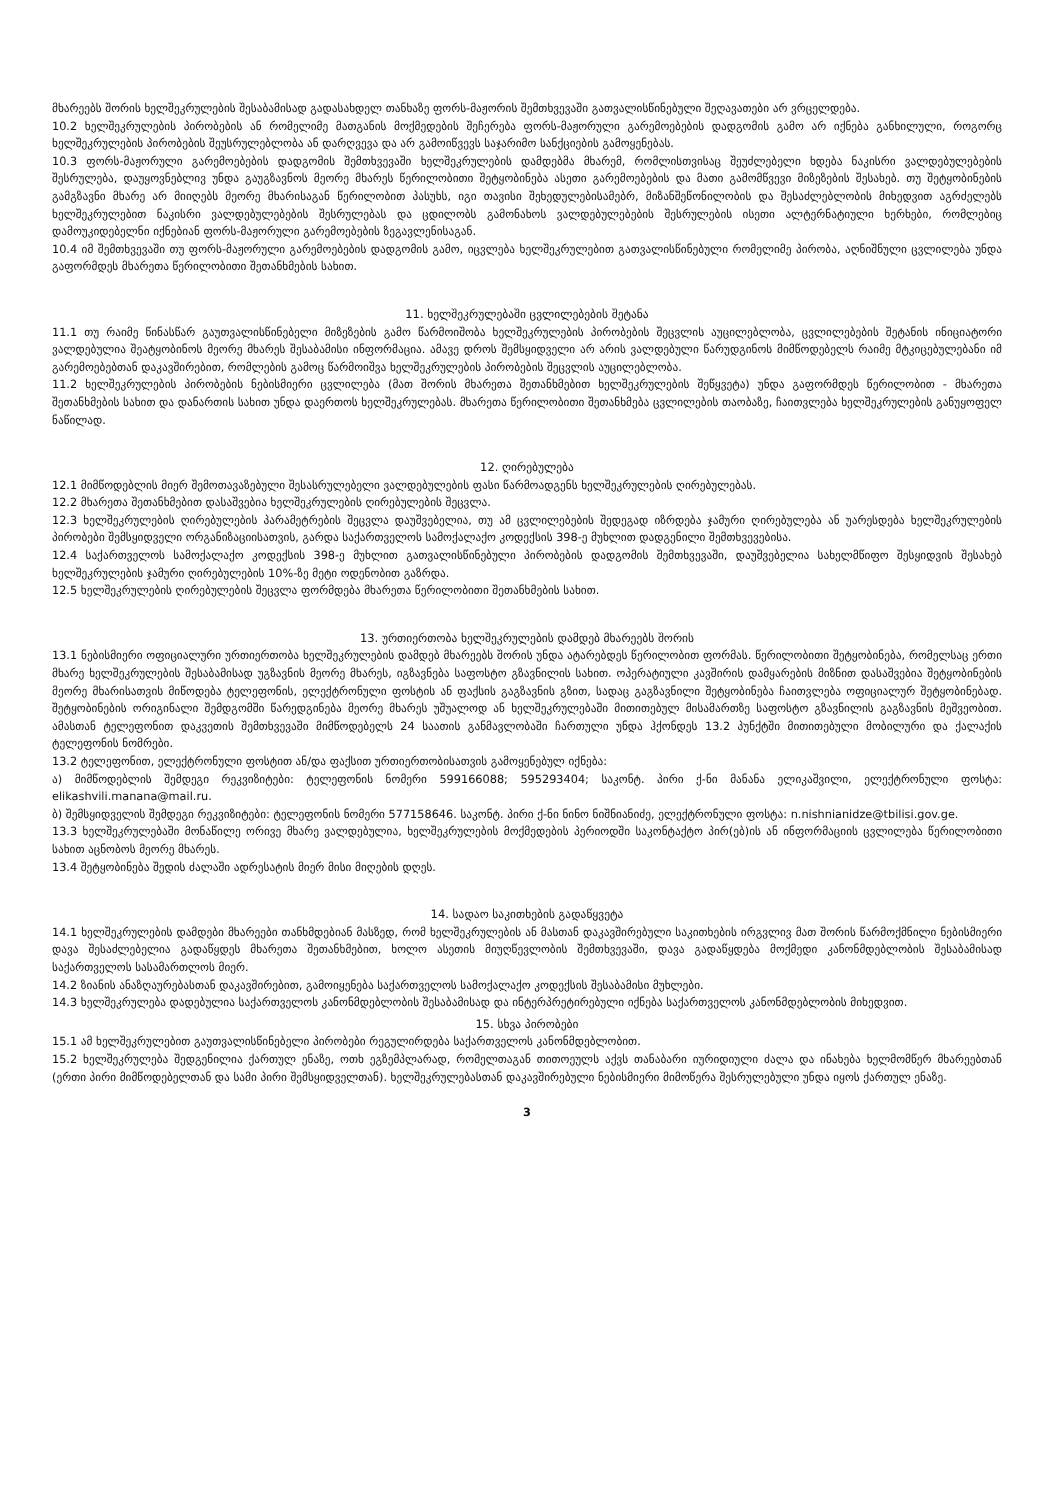მხარეებს შორის ხელშეკრულების შესაბამისად გადასახდელ თანხაზე ფორს-მაჟორის შემთხვევაში გათვალისწინებული შეღავათები არ ვრცელდება.
10.2 ხელშეკრულების პირობების ან რომელიმე მათგანის მოქმედების შეჩერება ფორს-მაჟორული გარემოებების დადგომის გამო არ იქნება განხილული, როგორც ხელშეკრულების პირობების შეუსრულებლობა ან დარღვევა და არ გამოიწვევს საჯარიმო სანქციების გამოყენებას.
10.3 ფორს-მაჟორული გარემოებების დადგომის შემთხვევაში ხელშეკრულების დამდებმა მხარემ, რომლისთვისაც შეუძლებელი ხდება ნაკისრი ვალდებულებების შესრულება, დაუყოვნებლივ უნდა გაუგზავნოს მეორე მხარეს წერილობითი შეტყობინება ასეთი გარემოებების და მათი გამომწვევი მიზეზების შესახებ. თუ შეტყობინების გამგზავნი მხარე არ მიიღებს მეორე მხარისაგან წერილობით პასუხს, იგი თავისი შეხედულებისამებრ, მიზანშეწონილობის და შესაძლებლობის მიხედვით აგრძელებს ხელშეკრულებით ნაკისრი ვალდებულებების შესრულებას და ცდილობს გამონახოს ვალდებულებების შესრულების ისეთი ალტერნატიული ხერხები, რომლებიც დამოუკიდებელნი იქნებიან ფორს-მაჟორული გარემოებების ზეგავლენისაგან.
10.4 იმ შემთხვევაში თუ ფორს-მაჟორული გარემოებების დადგომის გამო, იცვლება ხელშეკრულებით გათვალისწინებული რომელიმე პირობა, აღნიშნული ცვლილება უნდა გაფორმდეს მხარეთა წერილობითი შეთანხმების სახით.
11. ხელშეკრულებაში ცვლილებების შეტანა
11.1 თუ რაიმე წინასწარ გაუთვალისწინებელი მიზეზების გამო წარმოიშობა ხელშეკრულების პირობების შეცვლის აუცილებლობა, ცვლილებების შეტანის ინიციატორი ვალდებულია შეატყობინოს მეორე მხარეს შესაბამისი ინფორმაცია. ამავე დროს შემსყიდველი არ არის ვალდებული წარუდგინოს მიმწოდებელს რაიმე მტკიცებულებანი იმ გარემოებებთან დაკავშირებით, რომლების გამოც წარმოიშვა ხელშეკრულების პირობების შეცვლის აუცილებლობა.
11.2 ხელშეკრულების პირობების ნებისმიერი ცვლილება (მათ შორის მხარეთა შეთანხმებით ხელშეკრულების შეწყვეტა) უნდა გაფორმდეს წერილობით - მხარეთა შეთანხმების სახით და დანართის სახით უნდა დაერთოს ხელშეკრულებას. მხარეთა წერილობითი შეთანხმება ცვლილების თაობაზე, ჩაითვლება ხელშეკრულების განუყოფელ ნაწილად.
12. ღირებულება
12.1 მიმწოდებლის მიერ შემოთავაზებული შესასრულებელი ვალდებულების ფასი წარმოადგენს ხელშეკრულების ღირებულებას.
12.2 მხარეთა შეთანხმებით დასაშვებია ხელშეკრულების ღირებულების შეცვლა.
12.3 ხელშეკრულების ღირებულების პარამეტრების შეცვლა დაუშვებელია, თუ ამ ცვლილებების შედეგად იზრდება ჯამური ღირებულება ან უარესდება ხელშეკრულების პირობები შემსყიდველი ორგანიზაციისათვის, გარდა საქართველოს სამოქალაქო კოდექსის 398-ე მუხლით დადგენილი შემთხვევებისა.
12.4 საქართველოს სამოქალაქო კოდექსის 398-ე მუხლით გათვალისწინებული პირობების დადგომის შემთხვევაში, დაუშვებელია სახელმწიფო შესყიდვის შესახებ ხელშეკრულების ჯამური ღირებულების 10%-ზე მეტი ოდენობით გაზრდა.
12.5 ხელშეკრულების ღირებულების შეცვლა ფორმდება მხარეთა წერილობითი შეთანხმების სახით.
13. ურთიერთობა ხელშეკრულების დამდებ მხარეებს შორის
13.1 ნებისმიერი ოფიციალური ურთიერთობა ხელშეკრულების დამდებ მხარეებს შორის უნდა ატარებდეს წერილობით ფორმას. წერილობითი შეტყობინება, რომელსაც ერთი მხარე ხელშეკრულების შესაბამისად უგზავნის მეორე მხარეს, იგზავნება საფოსტო გზავნილის სახით. ოპერატიული კავშირის დამყარების მიზნით დასაშვებია შეტყობინების მეორე მხარისათვის მიწოდება ტელეფონის, ელექტრონული ფოსტის ან ფაქსის გაგზავნის გზით, სადაც გაგზავნილი შეტყობინება ჩაითვლება ოფიციალურ შეტყობინებად. შეტყობინების ორიგინალი შემდგომში წარედგინება მეორე მხარეს უშუალოდ ან ხელშეკრულებაში მითითებულ მისამართზე საფოსტო გზავნილის გაგზავნის მეშვეობით. ამასთან ტელეფონით დაკვეთის შემთხვევაში მიმწოდებელს 24 საათის განმავლობაში ჩართული უნდა ჰქონდეს 13.2 პუნქტში მითითებული მობილური და ქალაქის ტელეფონის ნომრები.
13.2 ტელეფონით, ელექტრონული ფოსტით ან/და ფაქსით ურთიერთობისათვის გამოყენებულ იქნება:
ა) მიმწოდებლის შემდეგი რეკვიზიტები: ტელეფონის ნომერი 599166088; 595293404; საკონტ. პირი ქ-ნი მანანა ელიკაშვილი, ელექტრონული ფოსტა: elikashvili.manana@mail.ru.
ბ) შემსყიდველის შემდეგი რეკვიზიტები: ტელეფონის ნომერი 577158646. საკონტ. პირი ქ-ნი ნინო ნიშნიანიძე, ელექტრონული ფოსტა: n.nishnianidze@tbilisi.gov.ge.
13.3 ხელშეკრულებაში მონაწილე ორივე მხარე ვალდებულია, ხელშეკრულების მოქმედების პერიოდში საკონტაქტო პირ(ებ)ის ან ინფორმაციის ცვლილება წერილობითი სახით აცნობოს მეორე მხარეს.
13.4 შეტყობინება შედის ძალაში ადრესატის მიერ მისი მიღების დღეს.
14. სადაო საკითხების გადაწყვეტა
14.1 ხელშეკრულების დამდები მხარეები თანხმდებიან მასზედ, რომ ხელშეკრულების ან მასთან დაკავშირებული საკითხების ირგვლივ მათ შორის წარმოქმნილი ნებისმიერი დავა შესაძლებელია გადაწყდეს მხარეთა შეთანხმებით, ხოლო ასეთის მიუღწევლობის შემთხვევაში, დავა გადაწყდება მოქმედი კანონმდებლობის შესაბამისად საქართველოს სასამართლოს მიერ.
14.2 ზიანის ანაზღაურებასთან დაკავშირებით, გამოიყენება საქართველოს სამოქალაქო კოდექსის შესაბამისი მუხლები.
14.3 ხელშეკრულება დადებულია საქართველოს კანონმდებლობის შესაბამისად და ინტერპრეტირებული იქნება საქართველოს კანონმდებლობის მიხედვით.
15. სხვა პირობები
15.1 ამ ხელშეკრულებით გაუთვალისწინებელი პირობები რეგულირდება საქართველოს კანონმდებლობით.
15.2 ხელშეკრულება შედგენილია ქართულ ენაზე, ოთხ ეგზემპლარად, რომელთაგან თითოეულს აქვს თანაბარი იურიდიული ძალა და ინახება ხელმომწერ მხარეებთან (ერთი პირი მიმწოდებელთან და სამი პირი შემსყიდველთან). ხელშეკრულებასთან დაკავშირებული ნებისმიერი მიმოწერა შესრულებული უნდა იყოს ქართულ ენაზე.
3